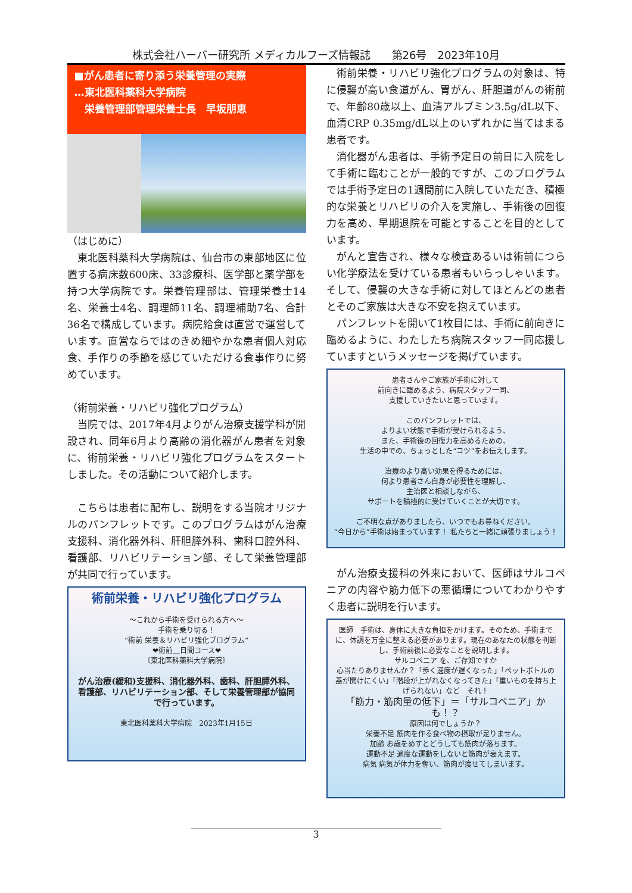株式会社ハーバー研究所 メディカルフーズ情報誌　　第26号　2023年10月
■がん患者に寄り添う栄養管理の実際
…東北医科薬科大学病院
　栄養管理部管理栄養士長　早坂朋恵
（はじめに）
東北医科薬科大学病院は、仙台市の東部地区に位置する病床数600床、33診療科、医学部と薬学部を持つ大学病院です。栄養管理部は、管理栄養士14名、栄養士4名、調理師11名、調理補助7名、合計36名で構成しています。病院給食は直営で運営しています。直営ならではのきめ細やかな患者個人対応食、手作りの季節を感じていただける食事作りに努めています。
（術前栄養・リハビリ強化プログラム）
当院では、2017年4月よりがん治療支援学科が開設され、同年6月より高齢の消化器がん患者を対象に、術前栄養・リハビリ強化プログラムをスタートしました。その活動について紹介します。
こちらは患者に配布し、説明をする当院オリジナルのパンフレットです。このプログラムはがん治療支援科、消化器外科、肝胆膵外科、歯科口腔外科、看護部、リハビリテーション部、そして栄養管理部が共同で行っています。
術前栄養・リハビリ強化プログラム
～これから手術を受けられる方へ～
手術を乗り切る！
“術前 栄養＆リハビリ強化プログラム”
❤術前＿日間コース❤
〔東北医科薬科大学病院〕
がん治療(緩和)支援科、消化器外科、歯科、肝胆膵外科、看護部、リハビリテーション部、そして栄養管理部が協同で行っています。
東北医科薬科大学病院　2023年1月15日
術前栄養・リハビリ強化プログラムの対象は、特に侵襲が高い食道がん、胃がん、肝胆道がんの術前で、年齢80歳以上、血清アルブミン3.5g/dL以下、血清CRP 0.35mg/dL以上のいずれかに当てはまる患者です。
消化器がん患者は、手術予定日の前日に入院をして手術に臨むことが一般的ですが、このプログラムでは手術予定日の1週間前に入院していただき、積極的な栄養とリハビリの介入を実施し、手術後の回復力を高め、早期退院を可能とすることを目的としています。
がんと宣告され、様々な検査あるいは術前につらい化学療法を受けている患者もいらっしゃいます。そして、侵襲の大きな手術に対してほとんどの患者とそのご家族は大きな不安を抱えています。
パンフレットを開いて1枚目には、手術に前向きに臨めるように、わたしたち病院スタッフ一同応援していますというメッセージを掲げています。
患者さんやご家族が手術に対して
前向きに臨めるよう、病院スタッフ一同、
支援していきたいと思っています。
このパンフレットでは、
よりよい状態で手術が受けられるよう、
また、手術後の回復力を高めるための、
生活の中での、ちょっとした“コツ”をお伝えします。
治療のより高い効果を得るためには、
何より患者さん自身が必要性を理解し、
主治医と相談しながら、
サポートを積極的に受けていくことが大切です。
ご不明な点がありましたら、いつでもお尋ねください。
“今日から”手術は始まっています！ 私たちと一緒に頑張りましょう！
がん治療支援科の外来において、医師はサルコペニアの内容や筋力低下の悪循環についてわかりやすく患者に説明を行います。
医師　手術は、身体に大きな負担をかけます。そのため、手術までに、体調を万全に整える必要があります。現在のあなたの状態を判断し、手術前後に必要なことを説明します。
サルコペニア を、ご存知ですか
心当たりありませんか？「歩く速度が遅くなった」「ペットボトルの蓋が開けにくい」「階段が上がれなくなってきた」「重いものを持ち上げられない」など　それ！
「筋力・筋肉量の低下」＝「サルコペニア」かも！？
原因は何でしょうか？
栄養不足 筋肉を作る食べ物の摂取が足りません。
加齢 お歳をめすとどうしても筋肉が落ちます。
運動不足 適度な運動をしないと筋肉が衰えます。
病気 病気が体力を奪い、筋肉が痩せてしまいます。
3